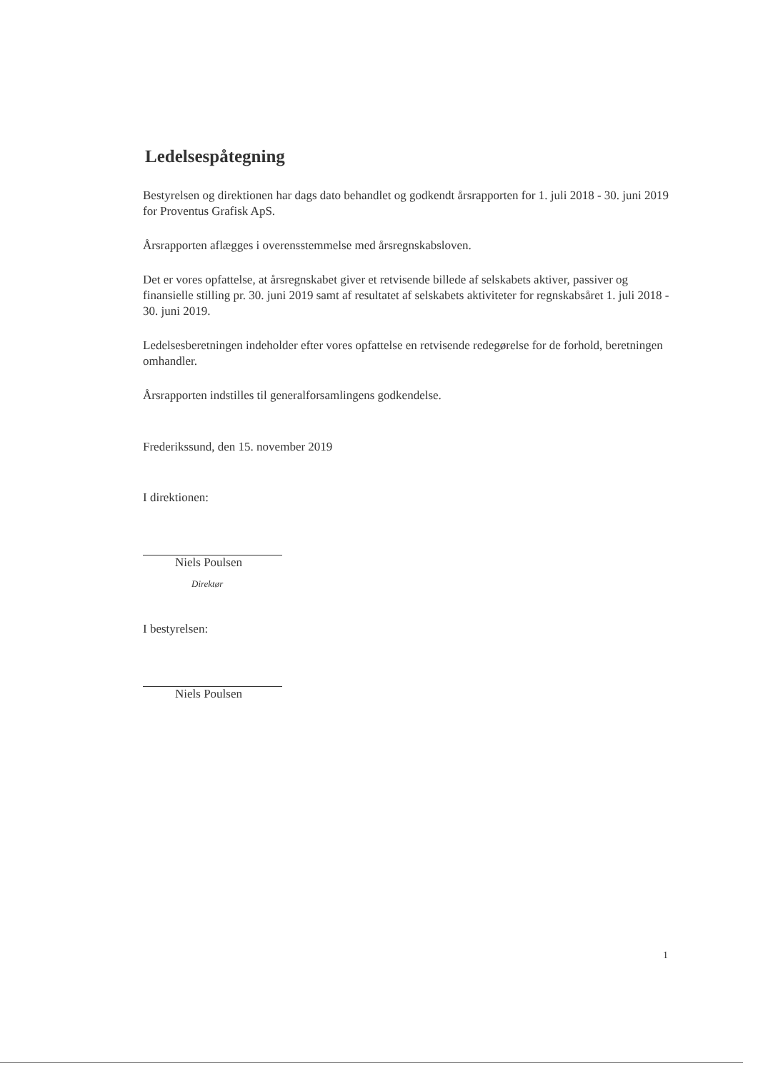Ledelsespåtegning
Bestyrelsen og direktionen har dags dato behandlet og godkendt årsrapporten for 1. juli 2018 - 30. juni 2019 for Proventus Grafisk ApS.
Årsrapporten aflægges i overensstemmelse med årsregnskabsloven.
Det er vores opfattelse, at årsregnskabet giver et retvisende billede af selskabets aktiver, passiver og finansielle stilling pr. 30. juni 2019 samt af resultatet af selskabets aktiviteter for regnskabsåret 1. juli 2018 - 30. juni 2019.
Ledelsesberetningen indeholder efter vores opfattelse en retvisende redegørelse for de forhold, beretningen omhandler.
Årsrapporten indstilles til generalforsamlingens godkendelse.
Frederikssund, den 15. november 2019
I direktionen:
Niels Poulsen
Direktør
I bestyrelsen:
Niels Poulsen
1